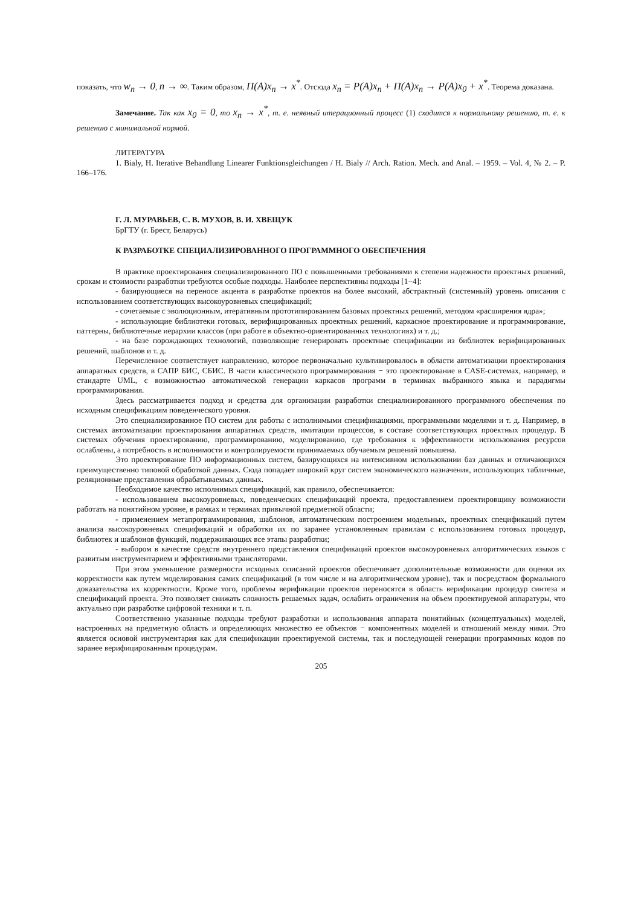показать, что w<sub>n</sub> → 0, n → ∞. Таким образом, Π(A)x<sub>n</sub> → x<sup>*</sup>. Отсюда x<sub>n</sub> = P(A)x<sub>n</sub> + Π(A)x<sub>n</sub> → P(A)x<sub>0</sub> + x<sup>*</sup>. Теорема доказана.
Замечание. Так как x<sub>0</sub> = 0, то x<sub>n</sub> → x<sup>*</sup>, т. е. неявный итерационный процесс (1) сходится к нормальному решению, т. е. к решению с минимальной нормой.
ЛИТЕРАТУРА
1. Bialy, H. Iterative Behandlung Linearer Funktionsgleichungen / H. Bialy // Arch. Ration. Mech. and Anal. – 1959. – Vol. 4, № 2. – P. 166–176.
Г. Л. МУРАВЬЕВ, С. В. МУХОВ, В. И. ХВЕЩУК
БрГТУ (г. Брест, Беларусь)
К РАЗРАБОТКЕ СПЕЦИАЛИЗИРОВАННОГО ПРОГРАММНОГО ОБЕСПЕЧЕНИЯ
В практике проектирования специализированного ПО с повышенными требованиями к степени надежности проектных решений, срокам и стоимости разработки требуются особые подходы. Наиболее перспективны подходы [1−4]:
- базирующиеся на переносе акцента в разработке проектов на более высокий, абстрактный (системный) уровень описания с использованием соответствующих высокоуровневых спецификаций;
- сочетаемые с эволюционным, итеративным прототипированием базовых проектных решений, методом «расширения ядра»;
- использующие библиотеки готовых, верифицированных проектных решений, каркасное проектирование и программирование, паттерны, библиотечные иерархии классов (при работе в объектно-ориентированных технологиях) и т. д.;
- на базе порождающих технологий, позволяющие генерировать проектные спецификации из библиотек верифицированных решений, шаблонов и т. д.
Перечисленное соответствует направлению, которое первоначально культивировалось в области автоматизации проектирования аппаратных средств, в САПР БИС, СБИС. В части классического программирования − это проектирование в CASE-системах, например, в стандарте UML, с возможностью автоматической генерации каркасов программ в терминах выбранного языка и парадигмы программирования.
Здесь рассматривается подход и средства для организации разработки специализированного программного обеспечения по исходным спецификациям поведенческого уровня.
Это специализированное ПО систем для работы с исполнимыми спецификациями, программными моделями и т. д. Например, в системах автоматизации проектирования аппаратных средств, имитации процессов, в составе соответствующих проектных процедур. В системах обучения проектированию, программированию, моделированию, где требования к эффективности использования ресурсов ослаблены, а потребность в исполнимости и контролируемости принимаемых обучаемым решений повышена.
Это проектирование ПО информационных систем, базирующихся на интенсивном использовании баз данных и отличающихся преимущественно типовой обработкой данных. Сюда попадает широкий круг систем экономического назначения, использующих табличные, реляционные представления обрабатываемых данных.
Необходимое качество исполнимых спецификаций, как правило, обеспечивается:
- использованием высокоуровневых, поведенческих спецификаций проекта, предоставлением проектировщику возможности работать на понятийном уровне, в рамках и терминах привычной предметной области;
- применением метапрограммирования, шаблонов, автоматическим построением модельных, проектных спецификаций путем анализа высокоуровневых спецификаций и обработки их по заранее установленным правилам с использованием готовых процедур, библиотек и шаблонов функций, поддерживающих все этапы разработки;
- выбором в качестве средств внутреннего представления спецификаций проектов высокоуровневых алгоритмических языков с развитым инструментарием и эффективными трансляторами.
При этом уменьшение размерности исходных описаний проектов обеспечивает дополнительные возможности для оценки их корректности как путем моделирования самих спецификаций (в том числе и на алгоритмическом уровне), так и посредством формального доказательства их корректности. Кроме того, проблемы верификации проектов переносятся в область верификации процедур синтеза и спецификаций проекта. Это позволяет снижать сложность решаемых задач, ослабить ограничения на объем проектируемой аппаратуры, что актуально при разработке цифровой техники и т. п.
Соответственно указанные подходы требуют разработки и использования аппарата понятийных (концептуальных) моделей, настроенных на предметную область и определяющих множество ее объектов − компонентных моделей и отношений между ними. Это является основой инструментария как для спецификации проектируемой системы, так и последующей генерации программных кодов по заранее верифицированным процедурам.
205